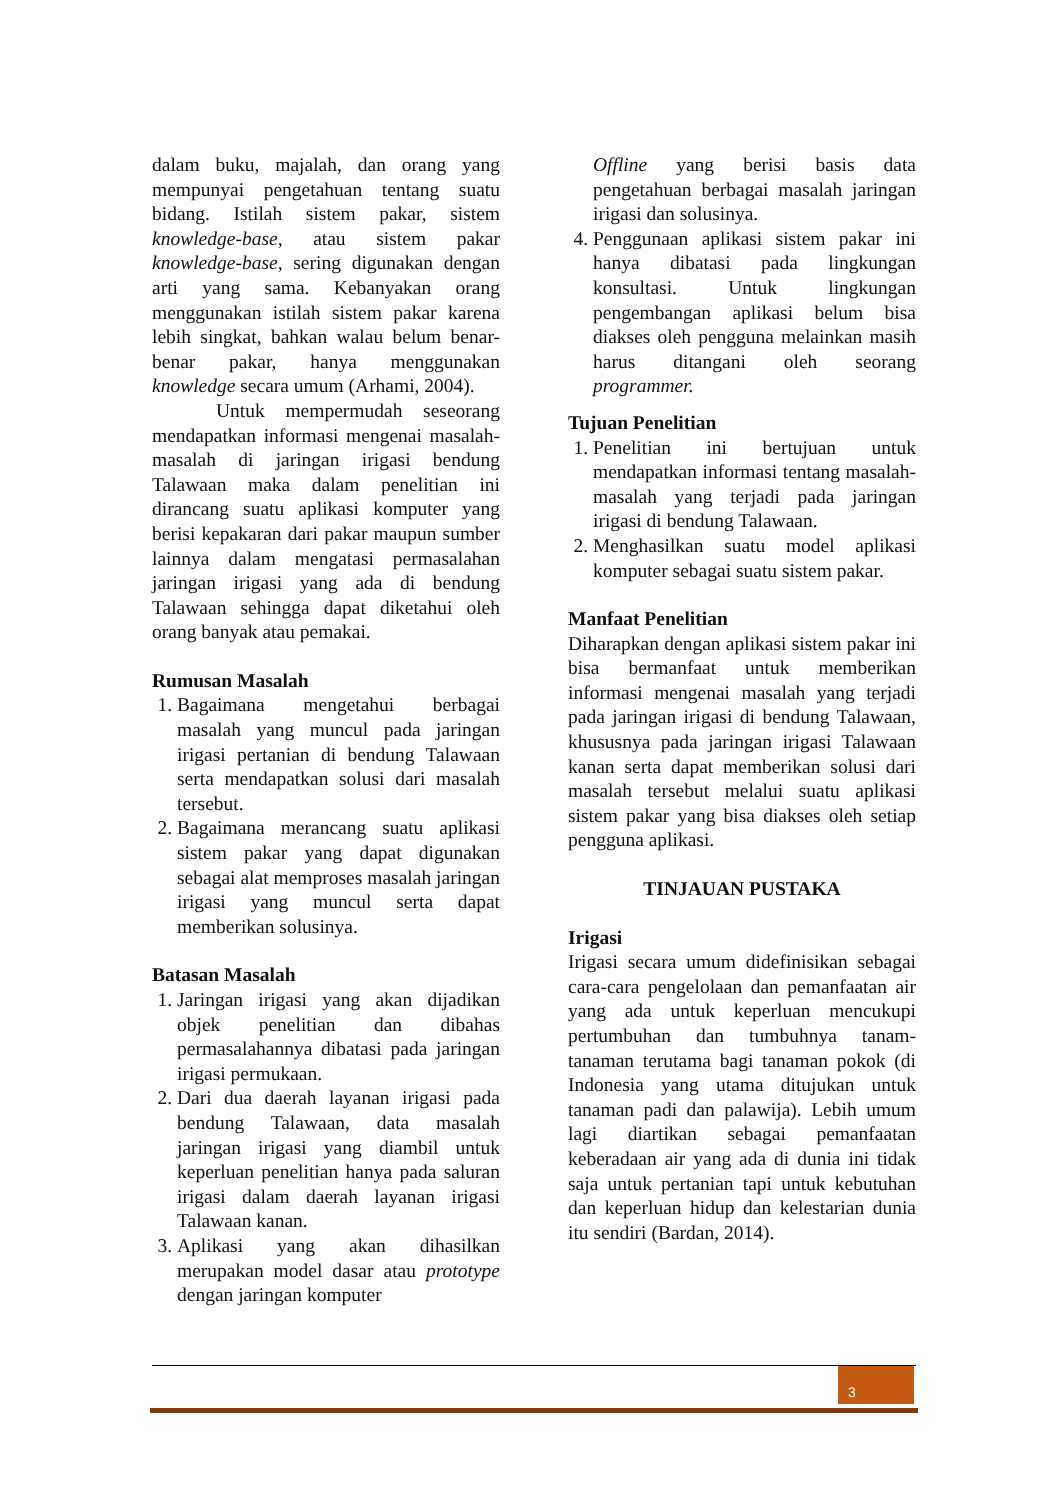dalam buku, majalah, dan orang yang mempunyai pengetahuan tentang suatu bidang. Istilah sistem pakar, sistem knowledge-base, atau sistem pakar knowledge-base, sering digunakan dengan arti yang sama. Kebanyakan orang menggunakan istilah sistem pakar karena lebih singkat, bahkan walau belum benar-benar pakar, hanya menggunakan knowledge secara umum (Arhami, 2004).
Untuk mempermudah seseorang mendapatkan informasi mengenai masalah-masalah di jaringan irigasi bendung Talawaan maka dalam penelitian ini dirancang suatu aplikasi komputer yang berisi kepakaran dari pakar maupun sumber lainnya dalam mengatasi permasalahan jaringan irigasi yang ada di bendung Talawaan sehingga dapat diketahui oleh orang banyak atau pemakai.
Rumusan Masalah
1. Bagaimana mengetahui berbagai masalah yang muncul pada jaringan irigasi pertanian di bendung Talawaan serta mendapatkan solusi dari masalah tersebut.
2. Bagaimana merancang suatu aplikasi sistem pakar yang dapat digunakan sebagai alat memproses masalah jaringan irigasi yang muncul serta dapat memberikan solusinya.
Batasan Masalah
1. Jaringan irigasi yang akan dijadikan objek penelitian dan dibahas permasalahannya dibatasi pada jaringan irigasi permukaan.
2. Dari dua daerah layanan irigasi pada bendung Talawaan, data masalah jaringan irigasi yang diambil untuk keperluan penelitian hanya pada saluran irigasi dalam daerah layanan irigasi Talawaan kanan.
3. Aplikasi yang akan dihasilkan merupakan model dasar atau prototype dengan jaringan komputer
Offline yang berisi basis data pengetahuan berbagai masalah jaringan irigasi dan solusinya.
4. Penggunaan aplikasi sistem pakar ini hanya dibatasi pada lingkungan konsultasi. Untuk lingkungan pengembangan aplikasi belum bisa diakses oleh pengguna melainkan masih harus ditangani oleh seorang programmer.
Tujuan Penelitian
1. Penelitian ini bertujuan untuk mendapatkan informasi tentang masalah-masalah yang terjadi pada jaringan irigasi di bendung Talawaan.
2. Menghasilkan suatu model aplikasi komputer sebagai suatu sistem pakar.
Manfaat Penelitian
Diharapkan dengan aplikasi sistem pakar ini bisa bermanfaat untuk memberikan informasi mengenai masalah yang terjadi pada jaringan irigasi di bendung Talawaan, khususnya pada jaringan irigasi Talawaan kanan serta dapat memberikan solusi dari masalah tersebut melalui suatu aplikasi sistem pakar yang bisa diakses oleh setiap pengguna aplikasi.
TINJAUAN PUSTAKA
Irigasi
Irigasi secara umum didefinisikan sebagai cara-cara pengelolaan dan pemanfaatan air yang ada untuk keperluan mencukupi pertumbuhan dan tumbuhnya tanam-tanaman terutama bagi tanaman pokok (di Indonesia yang utama ditujukan untuk tanaman padi dan palawija). Lebih umum lagi diartikan sebagai pemanfaatan keberadaan air yang ada di dunia ini tidak saja untuk pertanian tapi untuk kebutuhan dan keperluan hidup dan kelestarian dunia itu sendiri (Bardan, 2014).
3